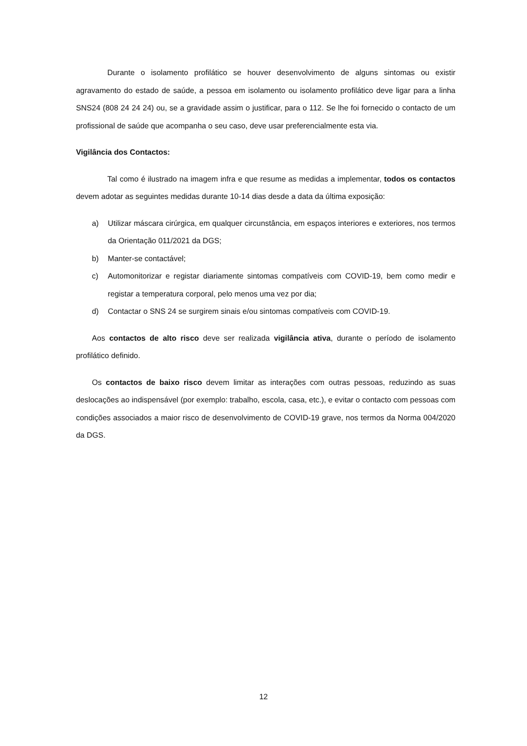Durante o isolamento profilático se houver desenvolvimento de alguns sintomas ou existir agravamento do estado de saúde, a pessoa em isolamento ou isolamento profilático deve ligar para a linha SNS24 (808 24 24 24) ou, se a gravidade assim o justificar, para o 112. Se lhe foi fornecido o contacto de um profissional de saúde que acompanha o seu caso, deve usar preferencialmente esta via.
Vigilância dos Contactos:
Tal como é ilustrado na imagem infra e que resume as medidas a implementar, todos os contactos devem adotar as seguintes medidas durante 10-14 dias desde a data da última exposição:
a) Utilizar máscara cirúrgica, em qualquer circunstância, em espaços interiores e exteriores, nos termos da Orientação 011/2021 da DGS;
b) Manter-se contactável;
c) Automonitorizar e registar diariamente sintomas compatíveis com COVID-19, bem como medir e registar a temperatura corporal, pelo menos uma vez por dia;
d) Contactar o SNS 24 se surgirem sinais e/ou sintomas compatíveis com COVID-19.
Aos contactos de alto risco deve ser realizada vigilância ativa, durante o período de isolamento profilático definido.
Os contactos de baixo risco devem limitar as interações com outras pessoas, reduzindo as suas deslocações ao indispensável (por exemplo: trabalho, escola, casa, etc.), e evitar o contacto com pessoas com condições associados a maior risco de desenvolvimento de COVID-19 grave, nos termos da Norma 004/2020 da DGS.
12